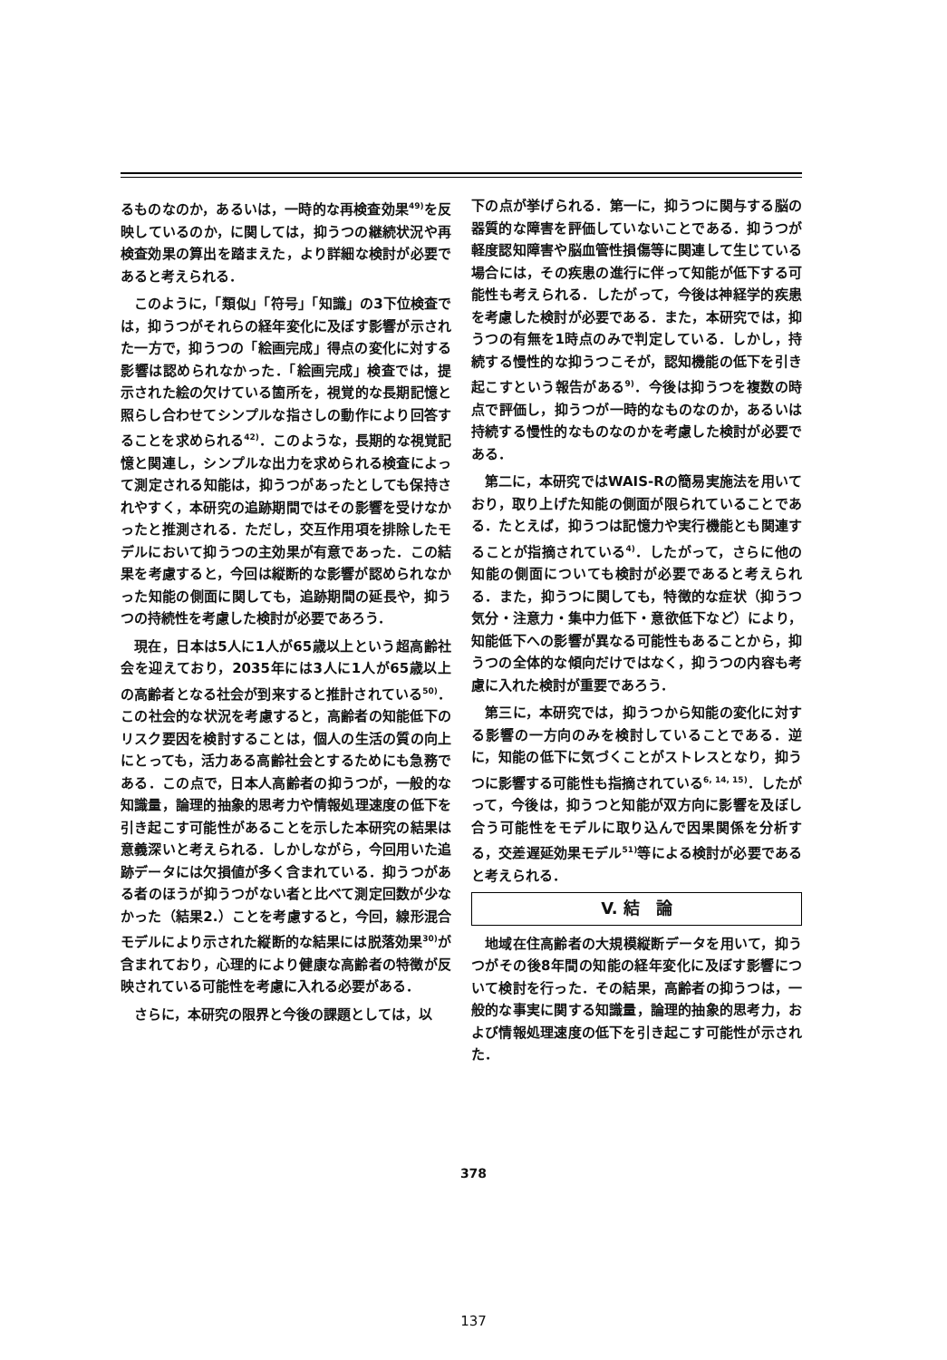るものなのか，あるいは，一時的な再検査効果<sup>49)</sup>を反映しているのか，に関しては，抑うつの継続状況や再検査効果の算出を踏まえた，より詳細な検討が必要であると考えられる．
このように，「類似」「符号」「知識」の3下位検査では，抑うつがそれらの経年変化に及ぼす影響が示された一方で，抑うつの「絵画完成」得点の変化に対する影響は認められなかった．「絵画完成」検査では，提示された絵の欠けている箇所を，視覚的な長期記憶と照らし合わせてシンプルな指さしの動作により回答することを求められる<sup>42)</sup>．このような，長期的な視覚記憶と関連し，シンプルな出力を求められる検査によって測定される知能は，抑うつがあったとしても保持されやすく，本研究の追跡期間ではその影響を受けなかったと推測される．ただし，交互作用項を排除したモデルにおいて抑うつの主効果が有意であった．この結果を考慮すると，今回は縦断的な影響が認められなかった知能の側面に関しても，追跡期間の延長や，抑うつの持続性を考慮した検討が必要であろう．
現在，日本は5人に1人が65歳以上という超高齢社会を迎えており，2035年には3人に1人が65歳以上の高齢者となる社会が到来すると推計されている<sup>50)</sup>．この社会的な状況を考慮すると，高齢者の知能低下のリスク要因を検討することは，個人の生活の質の向上にとっても，活力ある高齢社会とするためにも急務である．この点で，日本人高齢者の抑うつが，一般的な知識量，論理的抽象的思考力や情報処理速度の低下を引き起こす可能性があることを示した本研究の結果は意義深いと考えられる．しかしながら，今回用いた追跡データには欠損値が多く含まれている．抑うつがある者のほうが抑うつがない者と比べて測定回数が少なかった（結果2.）ことを考慮すると，今回，線形混合モデルにより示された縦断的な結果には脱落効果<sup>30)</sup>が含まれており，心理的により健康な高齢者の特徴が反映されている可能性を考慮に入れる必要がある．
さらに，本研究の限界と今後の課題としては，以
下の点が挙げられる．第一に，抑うつに関与する脳の器質的な障害を評価していないことである．抑うつが軽度認知障害や脳血管性損傷等に関連して生じている場合には，その疾患の進行に伴って知能が低下する可能性も考えられる．したがって，今後は神経学的疾患を考慮した検討が必要である．また，本研究では，抑うつの有無を1時点のみで判定している．しかし，持続する慢性的な抑うつこそが，認知機能の低下を引き起こすという報告がある<sup>9)</sup>．今後は抑うつを複数の時点で評価し，抑うつが一時的なものなのか，あるいは持続する慢性的なものなのかを考慮した検討が必要である．
第二に，本研究ではWAIS-Rの簡易実施法を用いており，取り上げた知能の側面が限られていることである．たとえば，抑うつは記憶力や実行機能とも関連することが指摘されている<sup>4)</sup>．したがって，さらに他の知能の側面についても検討が必要であると考えられる．また，抑うつに関しても，特徴的な症状（抑うつ気分・注意力・集中力低下・意欲低下など）により，知能低下への影響が異なる可能性もあることから，抑うつの全体的な傾向だけではなく，抑うつの内容も考慮に入れた検討が重要であろう．
第三に，本研究では，抑うつから知能の変化に対する影響の一方向のみを検討していることである．逆に，知能の低下に気づくことがストレスとなり，抑うつに影響する可能性も指摘されている<sup>6, 14, 15)</sup>．したがって，今後は，抑うつと知能が双方向に影響を及ぼし合う可能性をモデルに取り込んで因果関係を分析する，交差遅延効果モデル<sup>51)</sup>等による検討が必要であると考えられる．
V. 結　論
地域在住高齢者の大規模縦断データを用いて，抑うつがその後8年間の知能の経年変化に及ぼす影響について検討を行った．その結果，高齢者の抑うつは，一般的な事実に関する知識量，論理的抽象的思考力，および情報処理速度の低下を引き起こす可能性が示された．
378
137